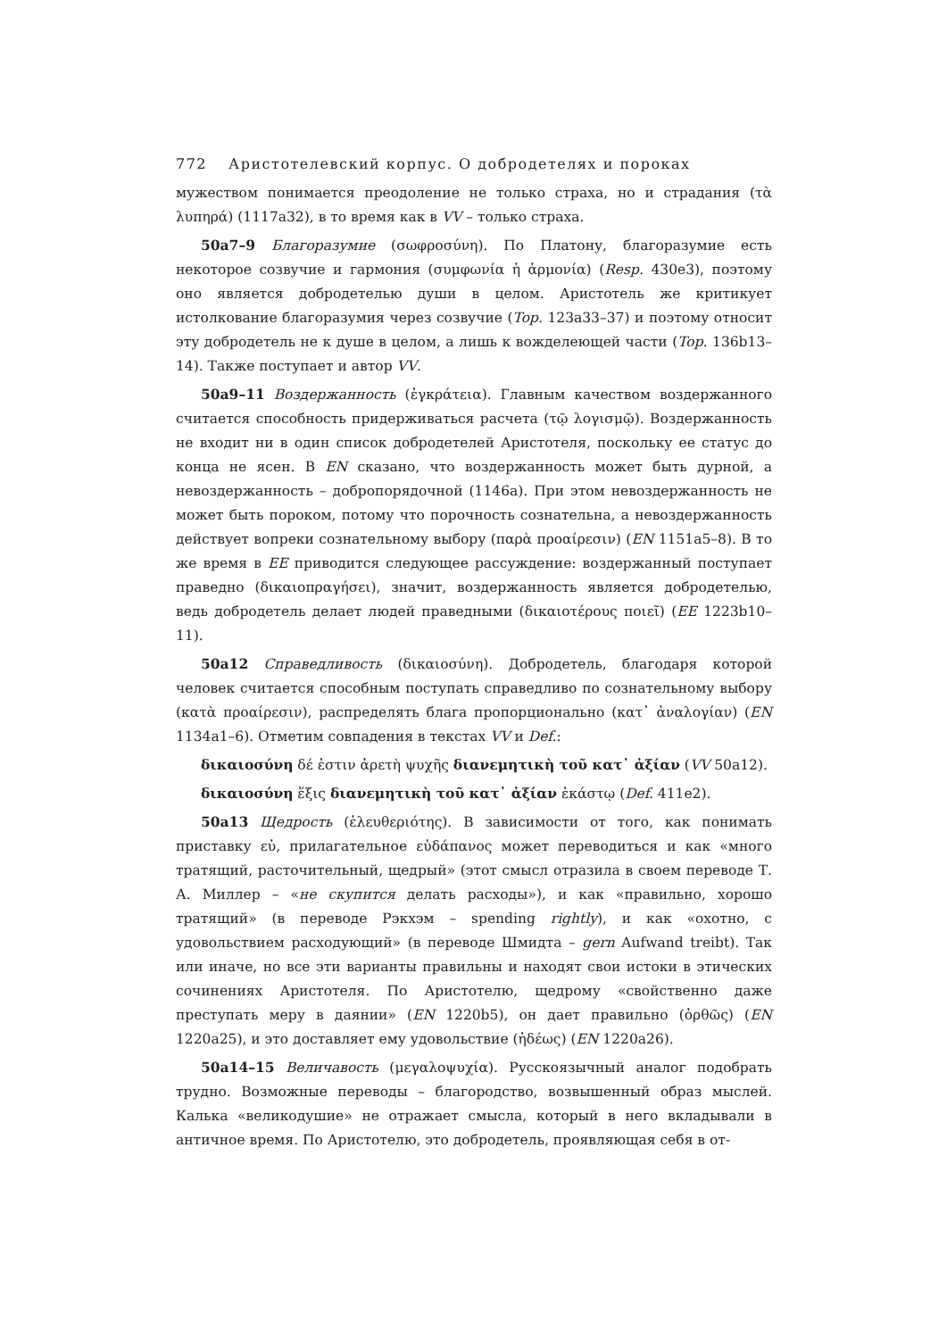772 Аристотелевский корпус. О добродетелях и пороках
мужеством понимается преодоление не только страха, но и страдания (τὰ λυπηρά) (1117a32), в то время как в VV – только страха.
50a7–9 Благоразумие (σωφροσύνη). По Платону, благоразумие есть некоторое созвучие и гармония (συμφωνία ἡ ἁρμονία) (Resp. 430e3), поэтому оно является добродетелью души в целом. Аристотель же критикует истолкование благоразумия через созвучие (Top. 123a33–37) и поэтому относит эту добродетель не к душе в целом, а лишь к вожделеющей части (Top. 136b13–14). Также поступает и автор VV.
50a9–11 Воздержанность (ἐγκράτεια). Главным качеством воздержанного считается способность придерживаться расчета (τῷ λογισμῷ). Воздержанность не входит ни в один список добродетелей Аристотеля, поскольку ее статус до конца не ясен. В EN сказано, что воздержанность может быть дурной, а невоздержанность – добропорядочной (1146a). При этом невоздержанность не может быть пороком, потому что порочность сознательна, а невоздержанность действует вопреки сознательному выбору (παρὰ προαίρεσιν) (EN 1151a5–8). В то же время в EE приводится следующее рассуждение: воздержанный поступает праведно (δικαιοπραγήσει), значит, воздержанность является добродетелью, ведь добродетель делает людей праведными (δικαιοτέρους ποιεῖ) (EE 1223b10–11).
50a12 Справедливость (δικαιοσύνη). Добродетель, благодаря которой человек считается способным поступать справедливо по сознательному выбору (κατὰ προαίρεσιν), распределять блага пропорционально (κατ᾽ ἀναλογίαν) (EN 1134a1–6). Отметим совпадения в текстах VV и Def.:
δικαιοσύνη δέ ἐστιν ἀρετὴ ψυχῆς διανεμητικὴ τοῦ κατ᾽ ἀξίαν (VV 50a12).
δικαιοσύνη ἕξις διανεμητικὴ τοῦ κατ᾽ ἀξίαν ἑκάστῳ (Def. 411e2).
50a13 Щедрость (ἐλευθεριότης). В зависимости от того, как понимать приставку εὐ, прилагательное εὐδάπανος может переводиться и как «много тратящий, расточительный, щедрый» (этот смысл отразила в своем переводе Т. А. Миллер – «не скупится делать расходы»), и как «правильно, хорошо тратящий» (в переводе Рэкхэм – spending rightly), и как «охотно, с удовольствием расходующий» (в переводе Шмидта – gern Aufwand treibt). Так или иначе, но все эти варианты правильны и находят свои истоки в этических сочинениях Аристотеля. По Аристотелю, щедрому «свойственно даже преступать меру в даянии» (EN 1220b5), он дает правильно (ὀρθῶς) (EN 1220a25), и это доставляет ему удовольствие (ἡδέως) (EN 1220a26).
50a14–15 Величавость (μεγαλοψυχία). Русскоязычный аналог подобрать трудно. Возможные переводы – благородство, возвышенный образ мыслей. Калька «великодушие» не отражает смысла, который в него вкладывали в античное время. По Аристотелю, это добродетель, проявляющая себя в от-